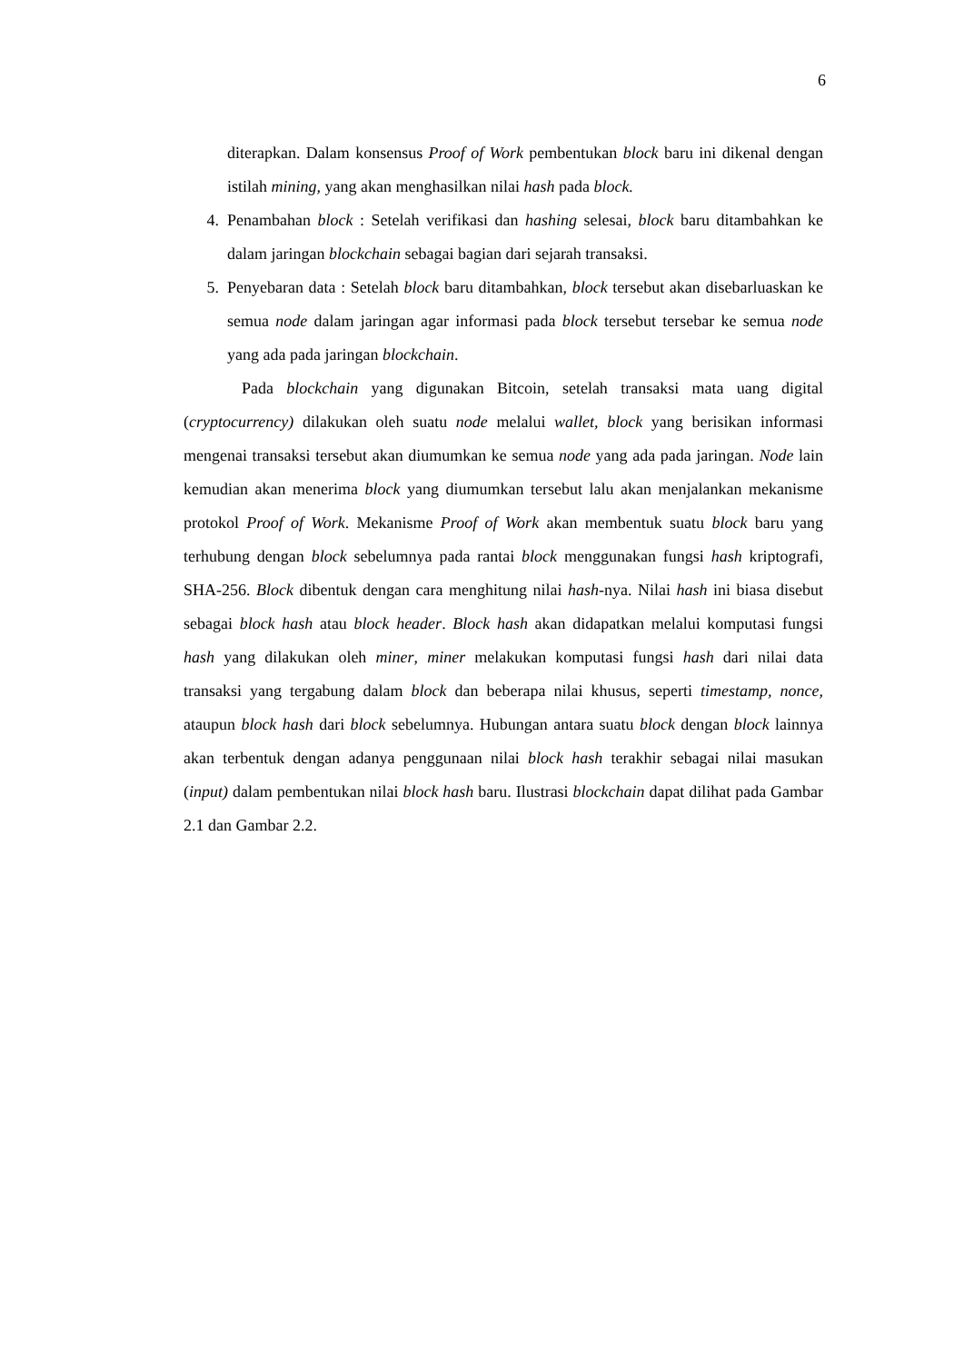6
diterapkan. Dalam konsensus Proof of Work pembentukan block baru ini dikenal dengan istilah mining, yang akan menghasilkan nilai hash pada block.
4. Penambahan block : Setelah verifikasi dan hashing selesai, block baru ditambahkan ke dalam jaringan blockchain sebagai bagian dari sejarah transaksi.
5. Penyebaran data : Setelah block baru ditambahkan, block tersebut akan disebarluaskan ke semua node dalam jaringan agar informasi pada block tersebut tersebar ke semua node yang ada pada jaringan blockchain.
Pada blockchain yang digunakan Bitcoin, setelah transaksi mata uang digital (cryptocurrency) dilakukan oleh suatu node melalui wallet, block yang berisikan informasi mengenai transaksi tersebut akan diumumkan ke semua node yang ada pada jaringan. Node lain kemudian akan menerima block yang diumumkan tersebut lalu akan menjalankan mekanisme protokol Proof of Work. Mekanisme Proof of Work akan membentuk suatu block baru yang terhubung dengan block sebelumnya pada rantai block menggunakan fungsi hash kriptografi, SHA-256. Block dibentuk dengan cara menghitung nilai hash-nya. Nilai hash ini biasa disebut sebagai block hash atau block header. Block hash akan didapatkan melalui komputasi fungsi hash yang dilakukan oleh miner, miner melakukan komputasi fungsi hash dari nilai data transaksi yang tergabung dalam block dan beberapa nilai khusus, seperti timestamp, nonce, ataupun block hash dari block sebelumnya. Hubungan antara suatu block dengan block lainnya akan terbentuk dengan adanya penggunaan nilai block hash terakhir sebagai nilai masukan (input) dalam pembentukan nilai block hash baru. Ilustrasi blockchain dapat dilihat pada Gambar 2.1 dan Gambar 2.2.